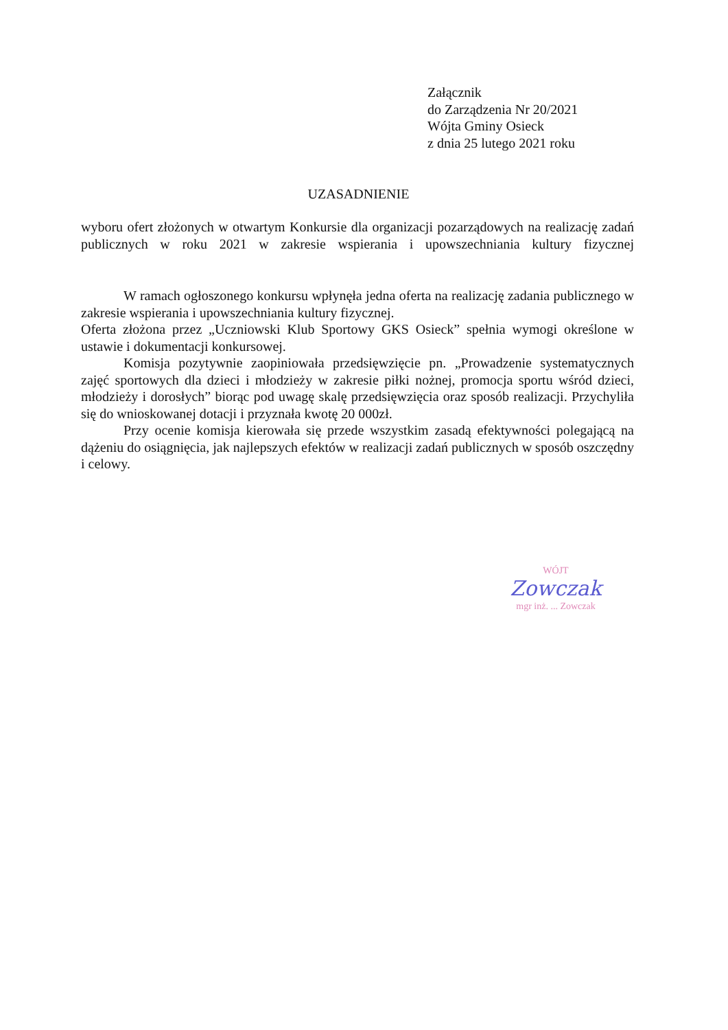Załącznik
do Zarządzenia Nr 20/2021
Wójta Gminy Osieck
z dnia 25 lutego 2021 roku
UZASADNIENIE
wyboru ofert złożonych w otwartym Konkursie dla organizacji pozarządowych na realizację zadań publicznych w roku 2021 w zakresie wspierania i upowszechniania kultury fizycznej
W ramach ogłoszonego konkursu wpłynęła jedna oferta na realizację zadania publicznego w zakresie wspierania i upowszechniania kultury fizycznej.
Oferta złożona przez „Uczniowski Klub Sportowy GKS Osieck” spełnia wymogi określone w ustawie i dokumentacji konkursowej.
Komisja pozytywnie zaopiniowała przedsięwzięcie pn. „Prowadzenie systematycznych zajęć sportowych dla dzieci i młodzieży w zakresie piłki nożnej, promocja sportu wśród dzieci, młodzieży i dorosłych” biorąc pod uwagę skalę przedsięwzięcia oraz sposób realizacji. Przychyliła się do wnioskowanej dotacji i przyznała kwotę 20 000zł.
Przy ocenie komisja kierowała się przede wszystkim zasadą efektywności polegającą na dążeniu do osiągnięcia, jak najlepszych efektów w realizacji zadań publicznych w sposób oszczędny i celowy.
WÓJT
Zowczak
mgr inż. ... Zowczak